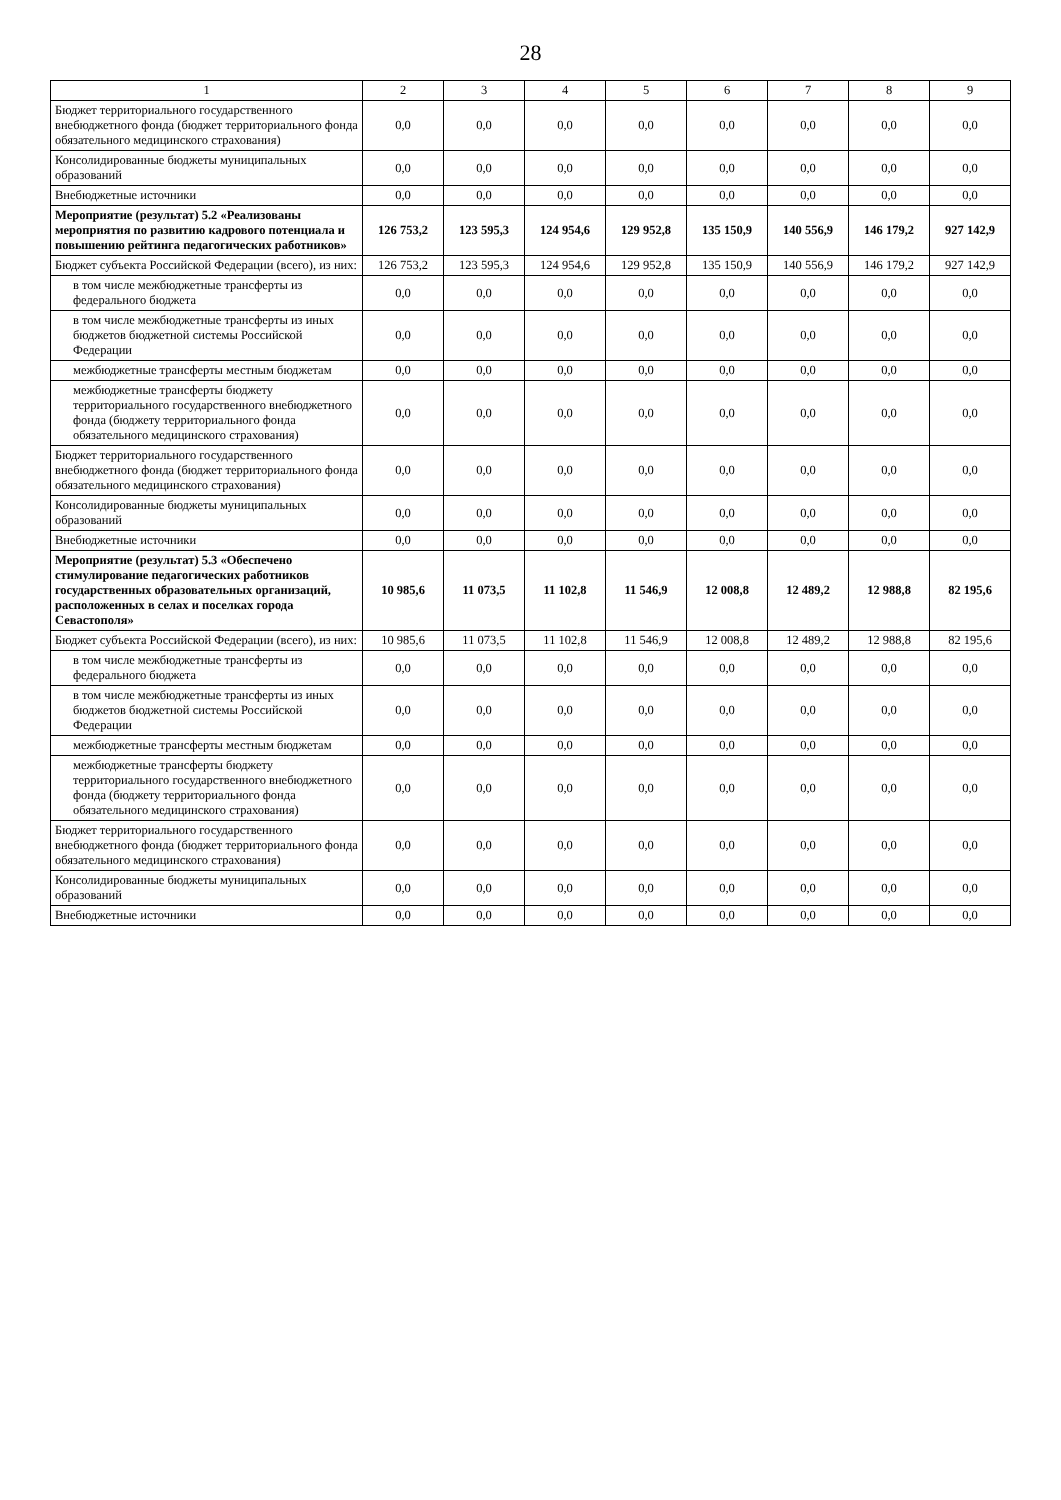28
| 1 | 2 | 3 | 4 | 5 | 6 | 7 | 8 | 9 |
| --- | --- | --- | --- | --- | --- | --- | --- | --- |
| Бюджет территориального государственного внебюджетного фонда (бюджет территориального фонда обязательного медицинского страхования) | 0,0 | 0,0 | 0,0 | 0,0 | 0,0 | 0,0 | 0,0 | 0,0 |
| Консолидированные бюджеты муниципальных образований | 0,0 | 0,0 | 0,0 | 0,0 | 0,0 | 0,0 | 0,0 | 0,0 |
| Внебюджетные источники | 0,0 | 0,0 | 0,0 | 0,0 | 0,0 | 0,0 | 0,0 | 0,0 |
| Мероприятие (результат) 5.2 «Реализованы мероприятия по развитию кадрового потенциала и повышению рейтинга педагогических работников» | 126 753,2 | 123 595,3 | 124 954,6 | 129 952,8 | 135 150,9 | 140 556,9 | 146 179,2 | 927 142,9 |
| Бюджет субъекта Российской Федерации (всего), из них: | 126 753,2 | 123 595,3 | 124 954,6 | 129 952,8 | 135 150,9 | 140 556,9 | 146 179,2 | 927 142,9 |
| в том числе межбюджетные трансферты из федерального бюджета | 0,0 | 0,0 | 0,0 | 0,0 | 0,0 | 0,0 | 0,0 | 0,0 |
| в том числе межбюджетные трансферты из иных бюджетов бюджетной системы Российской Федерации | 0,0 | 0,0 | 0,0 | 0,0 | 0,0 | 0,0 | 0,0 | 0,0 |
| межбюджетные трансферты местным бюджетам | 0,0 | 0,0 | 0,0 | 0,0 | 0,0 | 0,0 | 0,0 | 0,0 |
| межбюджетные трансферты бюджету территориального государственного внебюджетного фонда (бюджету территориального фонда обязательного медицинского страхования) | 0,0 | 0,0 | 0,0 | 0,0 | 0,0 | 0,0 | 0,0 | 0,0 |
| Бюджет территориального государственного внебюджетного фонда (бюджет территориального фонда обязательного медицинского страхования) | 0,0 | 0,0 | 0,0 | 0,0 | 0,0 | 0,0 | 0,0 | 0,0 |
| Консолидированные бюджеты муниципальных образований | 0,0 | 0,0 | 0,0 | 0,0 | 0,0 | 0,0 | 0,0 | 0,0 |
| Внебюджетные источники | 0,0 | 0,0 | 0,0 | 0,0 | 0,0 | 0,0 | 0,0 | 0,0 |
| Мероприятие (результат) 5.3 «Обеспечено стимулирование педагогических работников государственных образовательных организаций, расположенных в селах и поселках города Севастополя» | 10 985,6 | 11 073,5 | 11 102,8 | 11 546,9 | 12 008,8 | 12 489,2 | 12 988,8 | 82 195,6 |
| Бюджет субъекта Российской Федерации (всего), из них: | 10 985,6 | 11 073,5 | 11 102,8 | 11 546,9 | 12 008,8 | 12 489,2 | 12 988,8 | 82 195,6 |
| в том числе межбюджетные трансферты из федерального бюджета | 0,0 | 0,0 | 0,0 | 0,0 | 0,0 | 0,0 | 0,0 | 0,0 |
| в том числе межбюджетные трансферты из иных бюджетов бюджетной системы Российской Федерации | 0,0 | 0,0 | 0,0 | 0,0 | 0,0 | 0,0 | 0,0 | 0,0 |
| межбюджетные трансферты местным бюджетам | 0,0 | 0,0 | 0,0 | 0,0 | 0,0 | 0,0 | 0,0 | 0,0 |
| межбюджетные трансферты бюджету территориального государственного внебюджетного фонда (бюджету территориального фонда обязательного медицинского страхования) | 0,0 | 0,0 | 0,0 | 0,0 | 0,0 | 0,0 | 0,0 | 0,0 |
| Бюджет территориального государственного внебюджетного фонда (бюджет территориального фонда обязательного медицинского страхования) | 0,0 | 0,0 | 0,0 | 0,0 | 0,0 | 0,0 | 0,0 | 0,0 |
| Консолидированные бюджеты муниципальных образований | 0,0 | 0,0 | 0,0 | 0,0 | 0,0 | 0,0 | 0,0 | 0,0 |
| Внебюджетные источники | 0,0 | 0,0 | 0,0 | 0,0 | 0,0 | 0,0 | 0,0 | 0,0 |